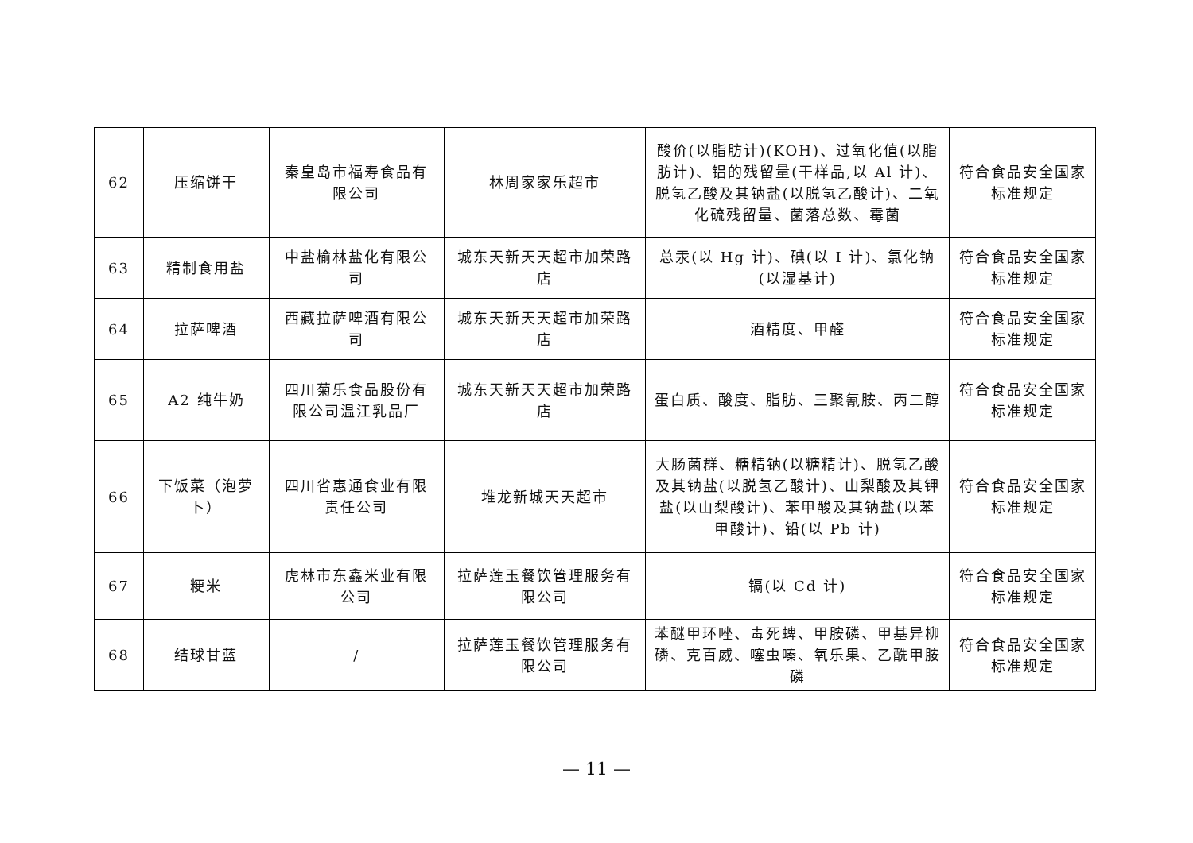| 62 | 压缩饼干 | 秦皇岛市福寿食品有限公司 | 林周家家乐超市 | 酸价(以脂肪计)(KOH)、过氧化值(以脂肪计)、铝的残留量(干样品,以 Al 计)、脱氢乙酸及其钠盐(以脱氢乙酸计)、二氧化硫残留量、菌落总数、霉菌 | 符合食品安全国家标准规定 |
| 63 | 精制食用盐 | 中盐榆林盐化有限公司 | 城东天新天天超市加荣路店 | 总汞(以 Hg 计)、碘(以 I 计)、氯化钠(以湿基计) | 符合食品安全国家标准规定 |
| 64 | 拉萨啤酒 | 西藏拉萨啤酒有限公司 | 城东天新天天超市加荣路店 | 酒精度、甲醛 | 符合食品安全国家标准规定 |
| 65 | A2 纯牛奶 | 四川菊乐食品股份有限公司温江乳品厂 | 城东天新天天超市加荣路店 | 蛋白质、酸度、脂肪、三聚氰胺、丙二醇 | 符合食品安全国家标准规定 |
| 66 | 下饭菜（泡萝卜） | 四川省惠通食业有限责任公司 | 堆龙新城天天超市 | 大肠菌群、糖精钠(以糖精计)、脱氢乙酸及其钠盐(以脱氢乙酸计)、山梨酸及其钾盐(以山梨酸计)、苯甲酸及其钠盐(以苯甲酸计)、铅(以 Pb 计) | 符合食品安全国家标准规定 |
| 67 | 粳米 | 虎林市东鑫米业有限公司 | 拉萨莲玉餐饮管理服务有限公司 | 镉(以 Cd 计) | 符合食品安全国家标准规定 |
| 68 | 结球甘蓝 | / | 拉萨莲玉餐饮管理服务有限公司 | 苯醚甲环唑、毒死蜱、甲胺磷、甲基异柳磷、克百威、噻虫嗪、氧乐果、乙酰甲胺磷 | 符合食品安全国家标准规定 |
— 11 —